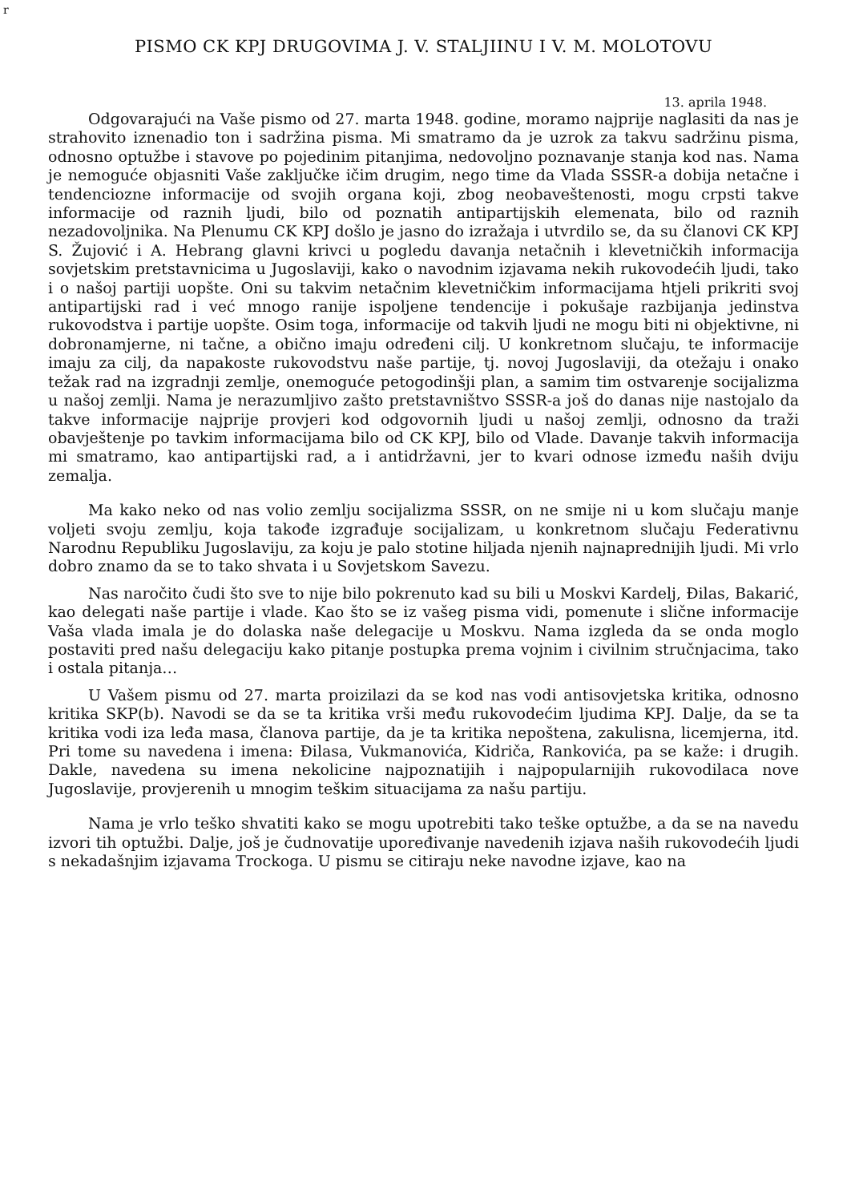r
PISMO CK KPJ DRUGOVIMA J. V. STALJIINU I V. M. MOLOTOVU
13. aprila 1948.
Odgovarajući na Vaše pismo od 27. marta 1948. godine, moramo najprije naglasiti da nas je strahovito iznenadio ton i sadržina pisma. Mi smatramo da je uzrok za takvu sadržinu pisma, odnosno optužbe i stavove po pojedinim pitanjima, nedovoljno poznavanje stanja kod nas. Nama je nemoguće objasniti Vaše zaključke ičim drugim, nego time da Vlada SSSR-a dobija netačne i tendenciozne informacije od svojih organa koji, zbog neobaveštenosti, mogu crpsti takve informacije od raznih ljudi, bilo od poznatih antipartijskih elemenata, bilo od raznih nezadovoljnika. Na Plenumu CK KPJ došlo je jasno do izražaja i utvrdilo se, da su članovi CK KPJ S. Žujović i A. Hebrang glavni krivci u pogledu davanja netačnih i klevetničkih informacija sovjetskim pretstavnicima u Jugoslaviji, kako o navodnim izjavama nekih rukovodećih ljudi, tako i o našoj partiji uopšte. Oni su takvim netačnim klevetničkim informacijama htjeli prikriti svoj antipartijski rad i već mnogo ranije ispoljene tendencije i pokušaje razbijanja jedinstva rukovodstva i partije uopšte. Osim toga, informacije od takvih ljudi ne mogu biti ni objektivne, ni dobronamjerne, ni tačne, a obično imaju određeni cilj. U konkretnom slučaju, te informacije imaju za cilj, da napakoste rukovodstvu naše partije, tj. novoj Jugoslaviji, da otežaju i onako težak rad na izgradnji zemlje, onemoguće petogodinšji plan, a samim tim ostvarenje socijalizma u našoj zemlji. Nama je nerazumljivo zašto pretstavništvo SSSR-a još do danas nije nastojalo da takve informacije najprije provjeri kod odgovornih ljudi u našoj zemlji, odnosno da traži obavještenje po tavkim informacijama bilo od CK KPJ, bilo od Vlade. Davanje takvih informacija mi smatramo, kao antipartijski rad, a i antidržavni, jer to kvari odnose između naših dviju zemalja.
Ma kako neko od nas volio zemlju socijalizma SSSR, on ne smije ni u kom slučaju manje voljeti svoju zemlju, koja takođe izgrađuje socijalizam, u konkretnom slučaju Federativnu Narodnu Republiku Jugoslaviju, za koju je palo stotine hiljada njenih najnaprednijih ljudi. Mi vrlo dobro znamo da se to tako shvata i u Sovjetskom Savezu.
Nas naročito čudi što sve to nije bilo pokrenuto kad su bili u Moskvi Kardelj, Đilas, Bakarić, kao delegati naše partije i vlade. Kao što se iz vašeg pisma vidi, pomenute i slične informacije Vaša vlada imala je do dolaska naše delegacije u Moskvu. Nama izgleda da se onda moglo postaviti pred našu delegaciju kako pitanje postupka prema vojnim i civilnim stručnjacima, tako i ostala pitanja…
U Vašem pismu od 27. marta proizilazi da se kod nas vodi antisovjetska kritika, odnosno kritika SKP(b). Navodi se da se ta kritika vrši među rukovodećim ljudima KPJ. Dalje, da se ta kritika vodi iza leđa masa, članova partije, da je ta kritika nepoštena, zakulisna, licemjerna, itd. Pri tome su navedena i imena: Đilasa, Vukmanovića, Kidriča, Rankovića, pa se kaže: i drugih. Dakle, navedena su imena nekolicine najpoznatijih i najpopularnijih rukovodilaca nove Jugoslavije, provjerenih u mnogim teškim situacijama za našu partiju.
Nama je vrlo teško shvatiti kako se mogu upotrebiti tako teške optužbe, a da se na navedu izvori tih optužbi. Dalje, još je čudnovatije upoređivanje navedenih izjava naših rukovodećih ljudi s nekadašnjim izjavama Trockoga. U pismu se citiraju neke navodne izjave, kao na